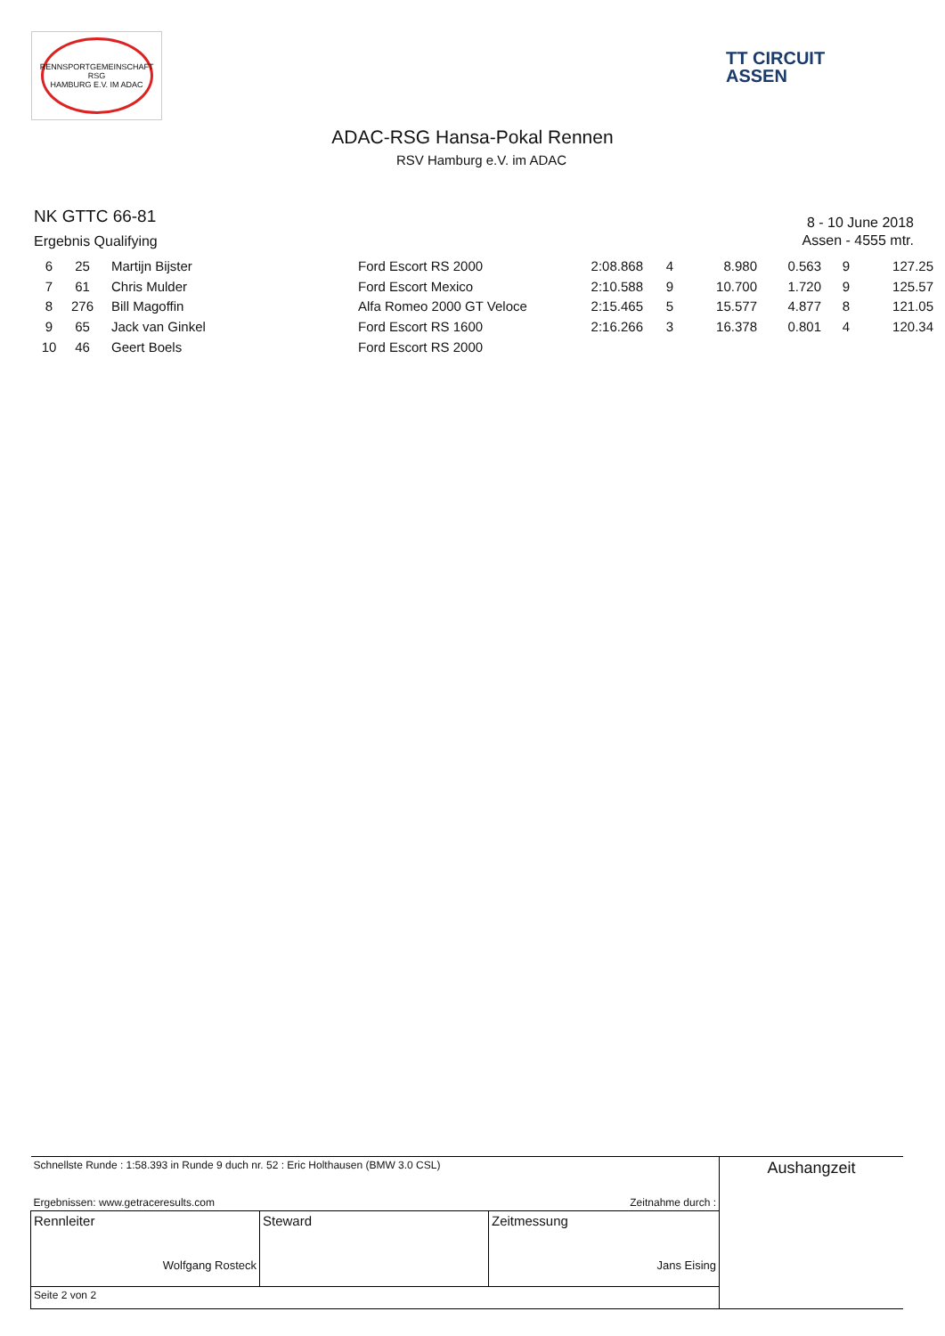RENNSPORTGEMEINSCHAFT RSG
HAMBURG E.V. IM ADAC
TT CIRCUIT
ASSEN
ADAC-RSG Hansa-Pokal Rennen
RSV Hamburg e.V. im ADAC
NK GTTC 66-81
Ergebnis Qualifying
8 - 10 June 2018
Assen - 4555 mtr.
| 6 | 25 | Martijn Bijster | Ford Escort RS 2000 | 2:08.868 | 4 | 8.980 | 0.563 | 9 | 127.25 |
| 7 | 61 | Chris Mulder | Ford Escort Mexico | 2:10.588 | 9 | 10.700 | 1.720 | 9 | 125.57 |
| 8 | 276 | Bill Magoffin | Alfa Romeo 2000 GT Veloce | 2:15.465 | 5 | 15.577 | 4.877 | 8 | 121.05 |
| 9 | 65 | Jack van Ginkel | Ford Escort RS 1600 | 2:16.266 | 3 | 16.378 | 0.801 | 4 | 120.34 |
| 10 | 46 | Geert Boels | Ford Escort RS 2000 | | | | | | |
| Schnellste Runde : 1:58.393 in Runde 9 duch nr. 52 : Eric Holthausen (BMW 3.0 CSL) Ergebnissen: www.getraceresults.com Zeitnahme durch : | | | Aushangzeit |
| Rennleiter Wolfgang Rosteck | Steward | Zeitmessung Jans Eising | |
| Seite 2 von 2 | | | |